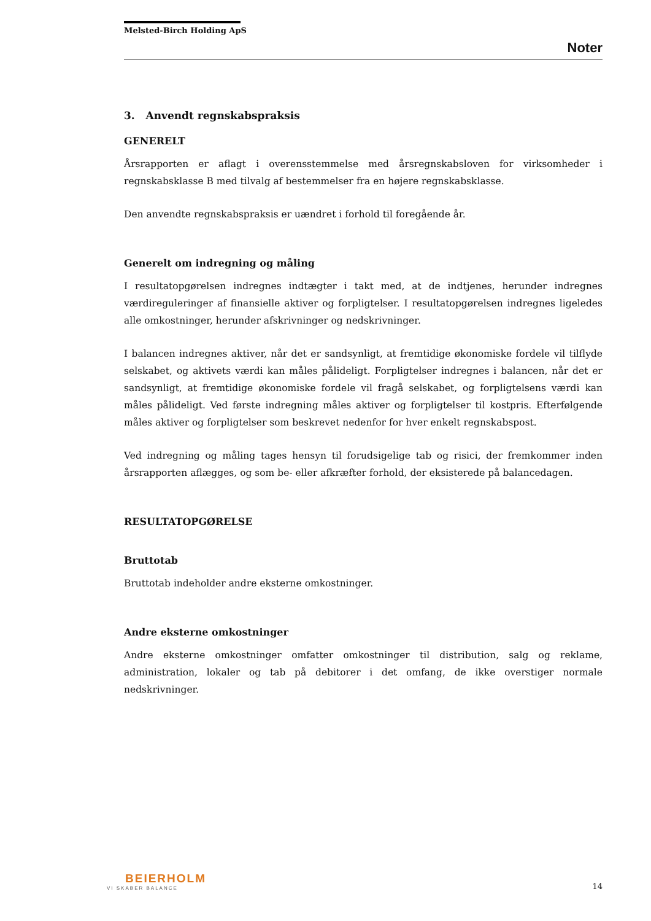Melsted-Birch Holding ApS
Noter
3. Anvendt regnskabspraksis
GENERELT
Årsrapporten er aflagt i overensstemmelse med årsregnskabsloven for virksomheder i regnskabsklasse B med tilvalg af bestemmelser fra en højere regnskabsklasse.
Den anvendte regnskabspraksis er uændret i forhold til foregående år.
Generelt om indregning og måling
I resultatopgørelsen indregnes indtægter i takt med, at de indtjenes, herunder indregnes værdireguleringer af finansielle aktiver og forpligtelser. I resultatopgørelsen indregnes ligeledes alle omkostninger, herunder afskrivninger og nedskrivninger.
I balancen indregnes aktiver, når det er sandsynligt, at fremtidige økonomiske fordele vil tilflyde selskabet, og aktivets værdi kan måles pålideligt. Forpligtelser indregnes i balancen, når det er sandsynligt, at fremtidige økonomiske fordele vil fragå selskabet, og forpligtelsens værdi kan måles pålideligt. Ved første indregning måles aktiver og forpligtelser til kostpris. Efterfølgende måles aktiver og forpligtelser som beskrevet nedenfor for hver enkelt regnskabspost.
Ved indregning og måling tages hensyn til forudsigelige tab og risici, der fremkommer inden årsrapporten aflægges, og som be- eller afkræfter forhold, der eksisterede på balancedagen.
RESULTATOPGØRELSE
Bruttotab
Bruttotab indeholder andre eksterne omkostninger.
Andre eksterne omkostninger
Andre eksterne omkostninger omfatter omkostninger til distribution, salg og reklame, administration, lokaler og tab på debitorer i det omfang, de ikke overstiger normale nedskrivninger.
BEIERHOLM
VI SKABER BALANCE
14